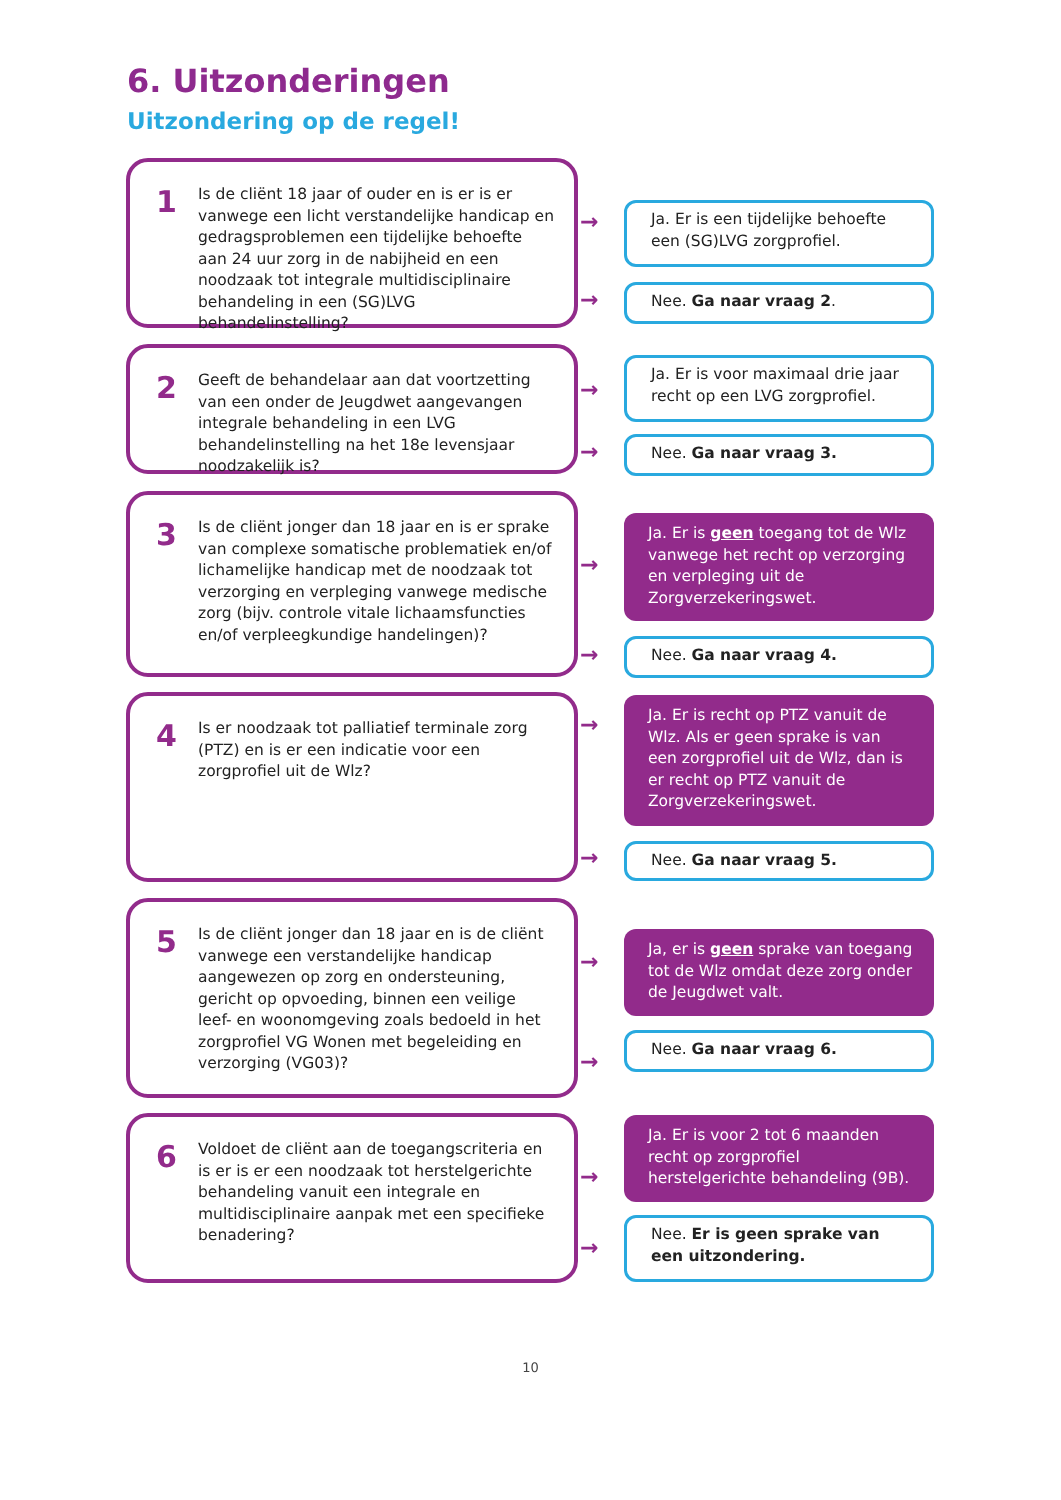6. Uitzonderingen
Uitzondering op de regel!
1
Is de cliënt 18 jaar of ouder en is er is er vanwege een licht verstandelijke handicap en gedragsproblemen een tijdelijke behoefte aan 24 uur zorg in de nabijheid en een noodzaak tot integrale multidisciplinaire behandeling in een (SG)LVG behandelinstelling?
→
→
Ja. Er is een tijdelijke behoefte een (SG)LVG zorgprofiel.
Nee. Ga naar vraag 2.
2
Geeft de behandelaar aan dat voortzetting van een onder de Jeugdwet aangevangen integrale behandeling in een LVG behandelinstelling na het 18e levensjaar noodzakelijk is?
→
→
Ja. Er is voor maximaal drie jaar recht op een LVG zorgprofiel.
Nee. Ga naar vraag 3.
3
Is de cliënt jonger dan 18 jaar en is er sprake van complexe somatische problematiek en/of lichamelijke handicap met de noodzaak tot verzorging en verpleging vanwege medische zorg (bijv. controle vitale lichaamsfuncties en/of verpleegkundige handelingen)?
→
→
Ja. Er is geen toegang tot de Wlz vanwege het recht op verzorging en verpleging uit de Zorgverzekeringswet.
Nee. Ga naar vraag 4.
4
Is er noodzaak tot palliatief terminale zorg (PTZ) en is er een indicatie voor een zorgprofiel uit de Wlz?
→
→
Ja. Er is recht op PTZ vanuit de Wlz. Als er geen sprake is van een zorgprofiel uit de Wlz, dan is er recht op PTZ vanuit de Zorgverzekeringswet.
Nee. Ga naar vraag 5.
5
Is de cliënt jonger dan 18 jaar en is de cliënt vanwege een verstandelijke handicap aangewezen op zorg en ondersteuning, gericht op opvoeding, binnen een veilige leef- en woonomgeving zoals bedoeld in het zorgprofiel VG Wonen met begeleiding en verzorging (VG03)?
→
→
Ja, er is geen sprake van toegang tot de Wlz omdat deze zorg onder de Jeugdwet valt.
Nee. Ga naar vraag 6.
6
Voldoet de cliënt aan de toegangscriteria en is er is er een noodzaak tot herstelgerichte behandeling vanuit een integrale en multidisciplinaire aanpak met een specifieke benadering?
→
→
Ja. Er is voor 2 tot 6 maanden recht op zorgprofiel herstelgerichte behandeling (9B).
Nee. Er is geen sprake van een uitzondering.
10